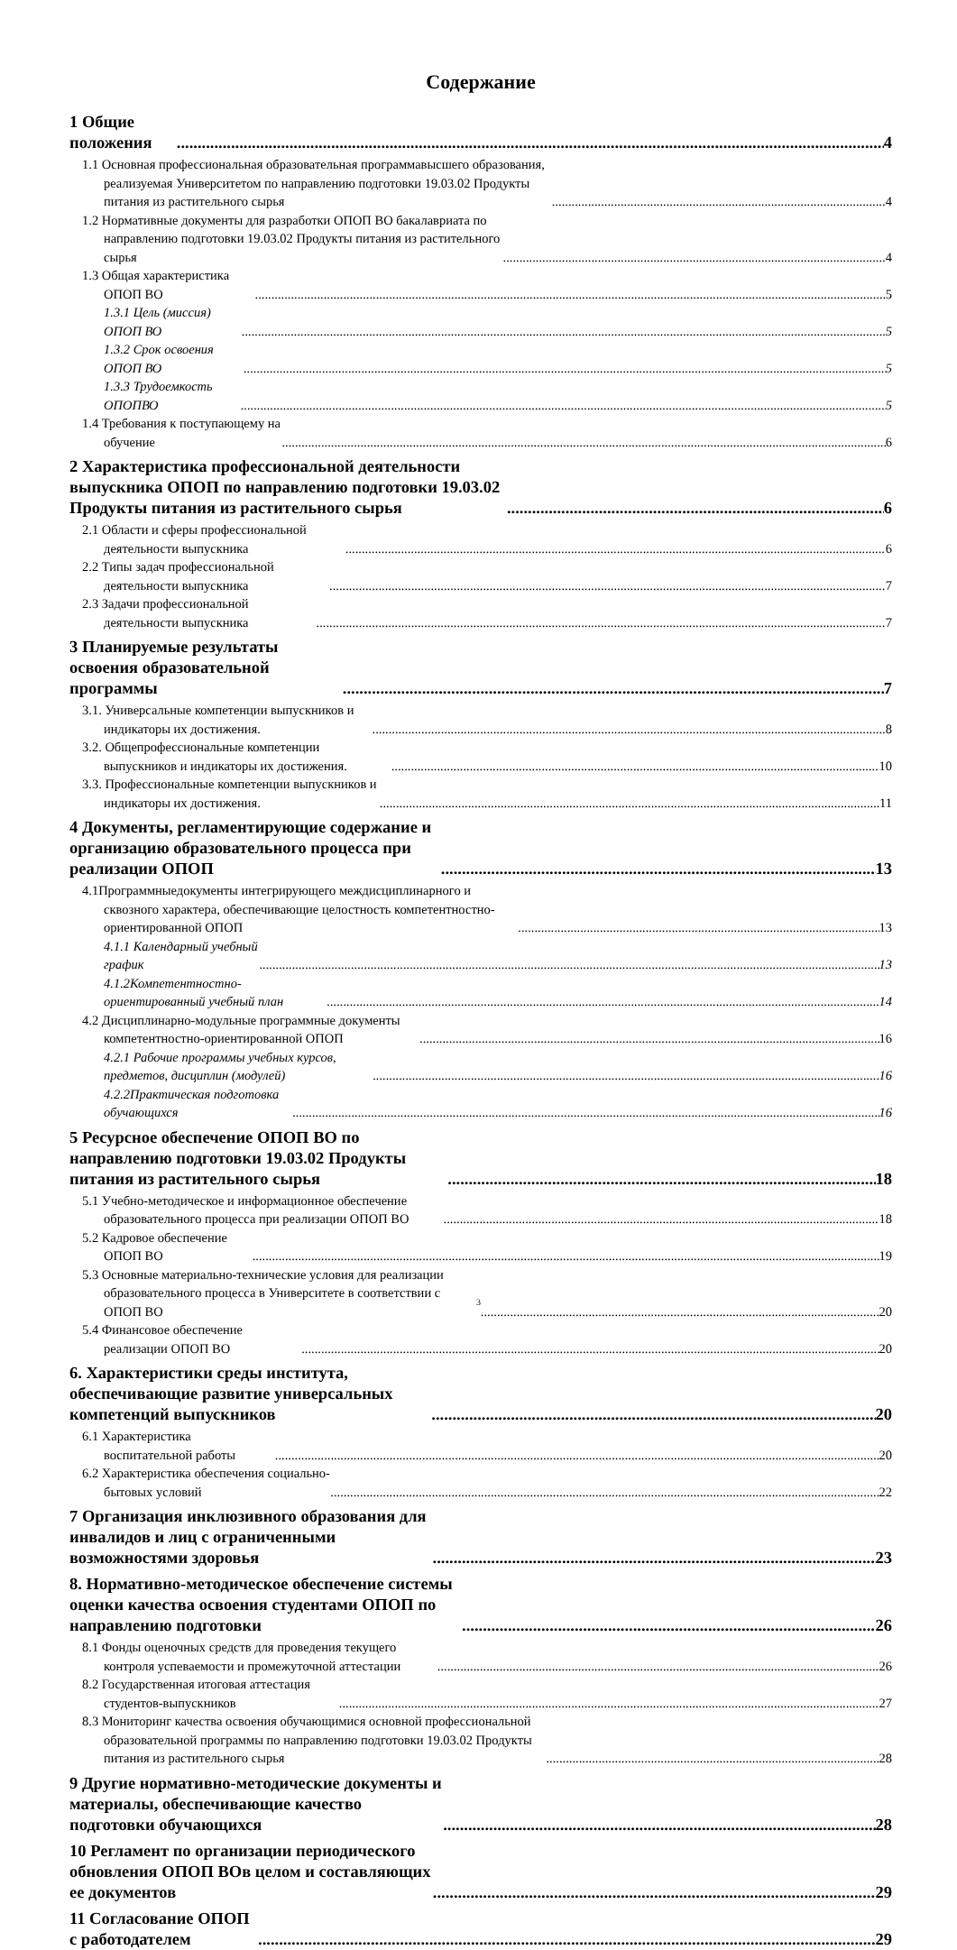Содержание
1 Общие положения 4
1.1 Основная профессиональная образовательная программавысшего образования, реализуемая Университетом по направлению подготовки 19.03.02 Продукты питания из растительного сырья 4
1.2 Нормативные документы для разработки ОПОП ВО бакалавриата по направлению подготовки 19.03.02 Продукты питания из растительного сырья 4
1.3 Общая характеристика ОПОП ВО 5
1.3.1 Цель (миссия) ОПОП ВО 5
1.3.2 Срок освоения ОПОП ВО 5
1.3.3 Трудоемкость ОПОПВО 5
1.4 Требования к поступающему на обучение 6
2 Характеристика профессиональной деятельности выпускника ОПОП по направлению подготовки 19.03.02 Продукты питания из растительного сырья 6
2.1 Области и сферы профессиональной деятельности выпускника 6
2.2 Типы задач профессиональной деятельности выпускника 7
2.3 Задачи профессиональной деятельности выпускника 7
3 Планируемые результаты освоения образовательной программы 7
3.1. Универсальные компетенции выпускников и индикаторы их достижения. 8
3.2. Общепрофессиональные компетенции выпускников и индикаторы их достижения. 10
3.3. Профессиональные компетенции выпускников и индикаторы их достижения. 11
4 Документы, регламентирующие содержание и организацию образовательного процесса при реализации ОПОП 13
4.1Программныедокументы интегрирующего междисциплинарного и сквозного характера, обеспечивающие целостность компетентностно-ориентированной ОПОП 13
4.1.1 Календарный учебный график 13
4.1.2Компетентностно-ориентированный учебный план 14
4.2 Дисциплинарно-модульные программные документы компетентностно-ориентированной ОПОП 16
4.2.1 Рабочие программы учебных курсов, предметов, дисциплин (модулей) 16
4.2.2Практическая подготовка обучающихся 16
5 Ресурсное обеспечение ОПОП ВО по направлению подготовки 19.03.02 Продукты питания из растительного сырья 18
5.1 Учебно-методическое и информационное обеспечение образовательного процесса при реализации ОПОП ВО 18
5.2 Кадровое обеспечение ОПОП ВО 19
5.3 Основные материально-технические условия для реализации образовательного процесса в Университете в соответствии с ОПОП ВО 20
5.4 Финансовое обеспечение реализации ОПОП ВО 20
6. Характеристики среды института, обеспечивающие развитие универсальных компетенций выпускников 20
6.1 Характеристика воспитательной работы 20
6.2 Характеристика обеспечения социально-бытовых условий 22
7 Организация инклюзивного образования для инвалидов и лиц с ограниченными возможностями здоровья 23
8. Нормативно-методическое обеспечение системы оценки качества освоения студентами ОПОП по направлению подготовки 26
8.1 Фонды оценочных средств для проведения текущего контроля успеваемости и промежуточной аттестации 26
8.2 Государственная итоговая аттестация студентов-выпускников 27
8.3 Мониторинг качества освоения обучающимися основной профессиональной образовательной программы по направлению подготовки 19.03.02 Продукты питания из растительного сырья 28
9 Другие нормативно-методические документы и материалы, обеспечивающие качество подготовки обучающихся 28
10 Регламент по организации периодического обновления ОПОП ВОв целом и составляющих ее документов 29
11 Согласование ОПОП с работодателем 29
3